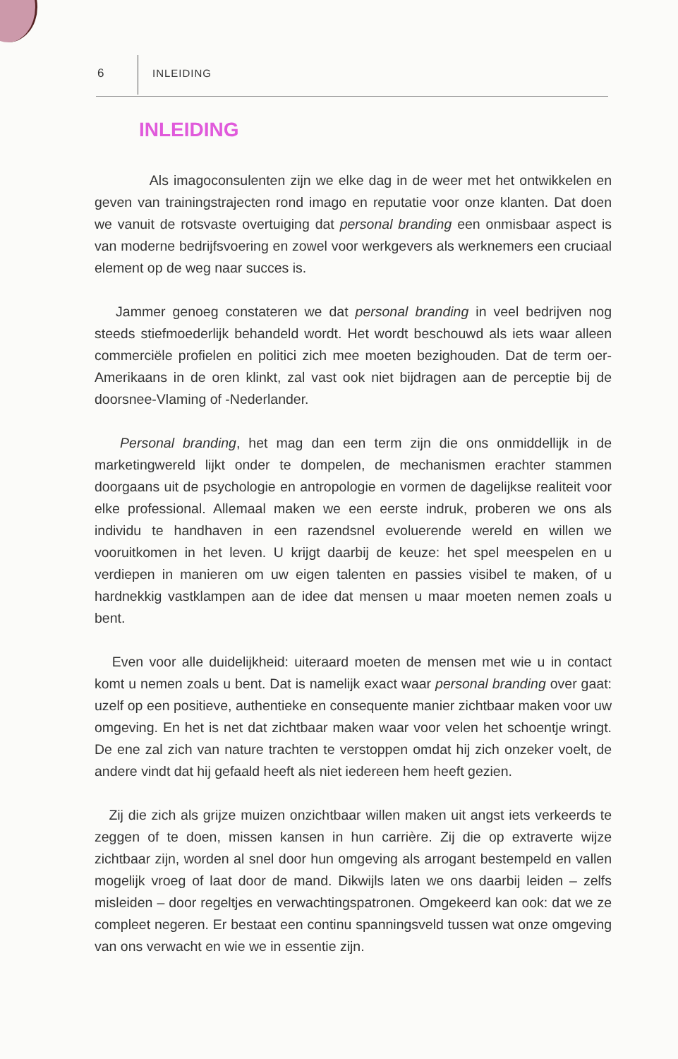6 INLEIDING
INLEIDING
Als imagoconsulenten zijn we elke dag in de weer met het ontwikkelen en geven van trainingstrajecten rond imago en reputatie voor onze klanten. Dat doen we vanuit de rotsvaste overtuiging dat personal branding een onmisbaar aspect is van moderne bedrijfsvoering en zowel voor werkgevers als werknemers een cruciaal element op de weg naar succes is.
Jammer genoeg constateren we dat personal branding in veel bedrijven nog steeds stiefmoederlijk behandeld wordt. Het wordt beschouwd als iets waar alleen commerciële profielen en politici zich mee moeten bezighouden. Dat de term oer-Amerikaans in de oren klinkt, zal vast ook niet bijdragen aan de perceptie bij de doorsnee-Vlaming of -Nederlander.
Personal branding, het mag dan een term zijn die ons onmiddellijk in de marketingwereld lijkt onder te dompelen, de mechanismen erachter stammen doorgaans uit de psychologie en antropologie en vormen de dagelijkse realiteit voor elke professional. Allemaal maken we een eerste indruk, proberen we ons als individu te handhaven in een razendsnel evoluerende wereld en willen we vooruitkomen in het leven. U krijgt daarbij de keuze: het spel meespelen en u verdiepen in manieren om uw eigen talenten en passies visibel te maken, of u hardnekkig vastklampen aan de idee dat mensen u maar moeten nemen zoals u bent.
Even voor alle duidelijkheid: uiteraard moeten de mensen met wie u in contact komt u nemen zoals u bent. Dat is namelijk exact waar personal branding over gaat: uzelf op een positieve, authentieke en consequente manier zichtbaar maken voor uw omgeving. En het is net dat zichtbaar maken waar voor velen het schoentje wringt. De ene zal zich van nature trachten te verstoppen omdat hij zich onzeker voelt, de andere vindt dat hij gefaald heeft als niet iedereen hem heeft gezien.
Zij die zich als grijze muizen onzichtbaar willen maken uit angst iets verkeerds te zeggen of te doen, missen kansen in hun carrière. Zij die op extraverte wijze zichtbaar zijn, worden al snel door hun omgeving als arrogant bestempeld en vallen mogelijk vroeg of laat door de mand. Dikwijls laten we ons daarbij leiden – zelfs misleiden – door regeltjes en verwachtingspatronen. Omgekeerd kan ook: dat we ze compleet negeren. Er bestaat een continu spanningsveld tussen wat onze omgeving van ons verwacht en wie we in essentie zijn.